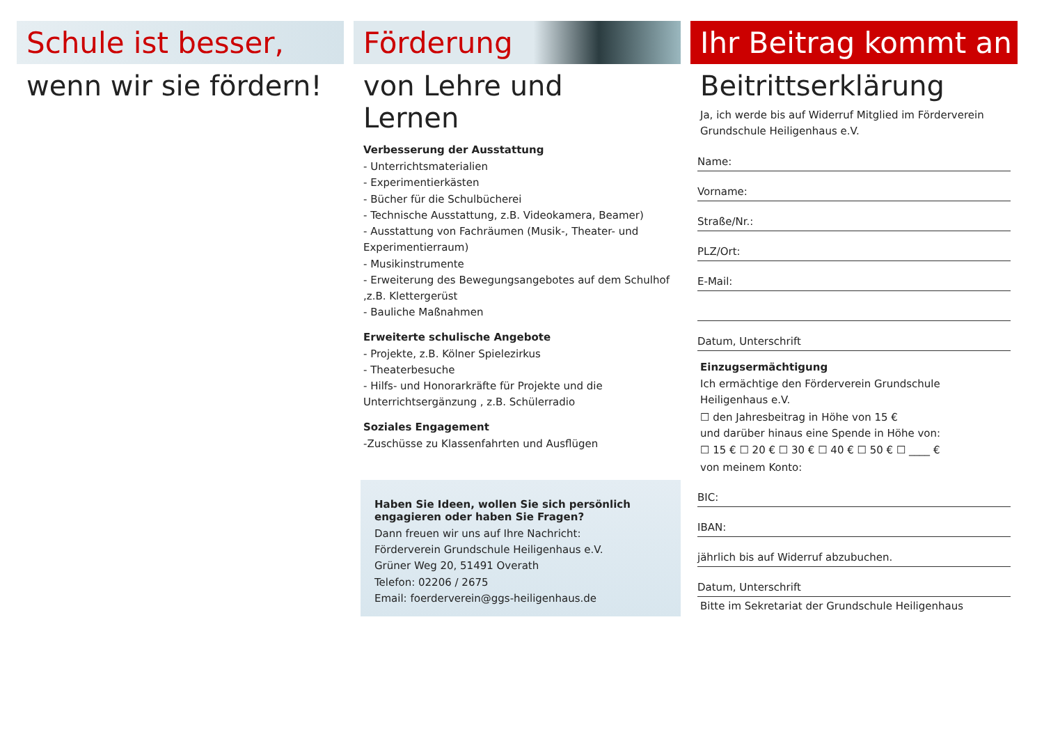Schule ist besser,
wenn wir sie fördern!
Förderung
von Lehre und
Lernen
Verbesserung der Ausstattung
- Unterrichtsmaterialien
- Experimentierkästen
- Bücher für die Schulbücherei
- Technische Ausstattung, z.B. Videokamera, Beamer)
- Ausstattung von Fachräumen (Musik-, Theater- und Experimentierraum)
- Musikinstrumente
- Erweiterung des Bewegungsangebotes auf dem Schulhof ,z.B. Klettergerüst
- Bauliche Maßnahmen
Erweiterte schulische Angebote
- Projekte, z.B. Kölner Spielezirkus
- Theaterbesuche
- Hilfs- und Honorarkräfte für Projekte und die Unterrichtsergänzung , z.B. Schülerradio
Soziales Engagement
-Zuschüsse zu Klassenfahrten und Ausflügen
Haben Sie Ideen, wollen Sie sich persönlich engagieren oder haben Sie Fragen?
Dann freuen wir uns auf Ihre Nachricht:
Förderverein Grundschule Heiligenhaus e.V.
Grüner Weg 20, 51491 Overath
Telefon: 02206 / 2675
Email: foerderverein@ggs-heiligenhaus.de
Ihr Beitrag kommt an
Beitrittserklärung
Ja, ich werde bis auf Widerruf Mitglied im Förderverein Grundschule Heiligenhaus e.V.
Name:
Vorname:
Straße/Nr.:
PLZ/Ort:
E-Mail:
Datum, Unterschrift
Einzugsermächtigung
Ich ermächtige den Förderverein Grundschule Heiligenhaus e.V.
☐ den Jahresbeitrag in Höhe von 15 €
und darüber hinaus eine Spende in Höhe von:
☐ 15 € ☐ 20 € ☐ 30 € ☐ 40 € ☐ 50 € ☐ ____ €
von meinem Konto:
BIC:
IBAN:
jährlich bis auf Widerruf abzubuchen.
Datum, Unterschrift
Bitte im Sekretariat der Grundschule Heiligenhaus